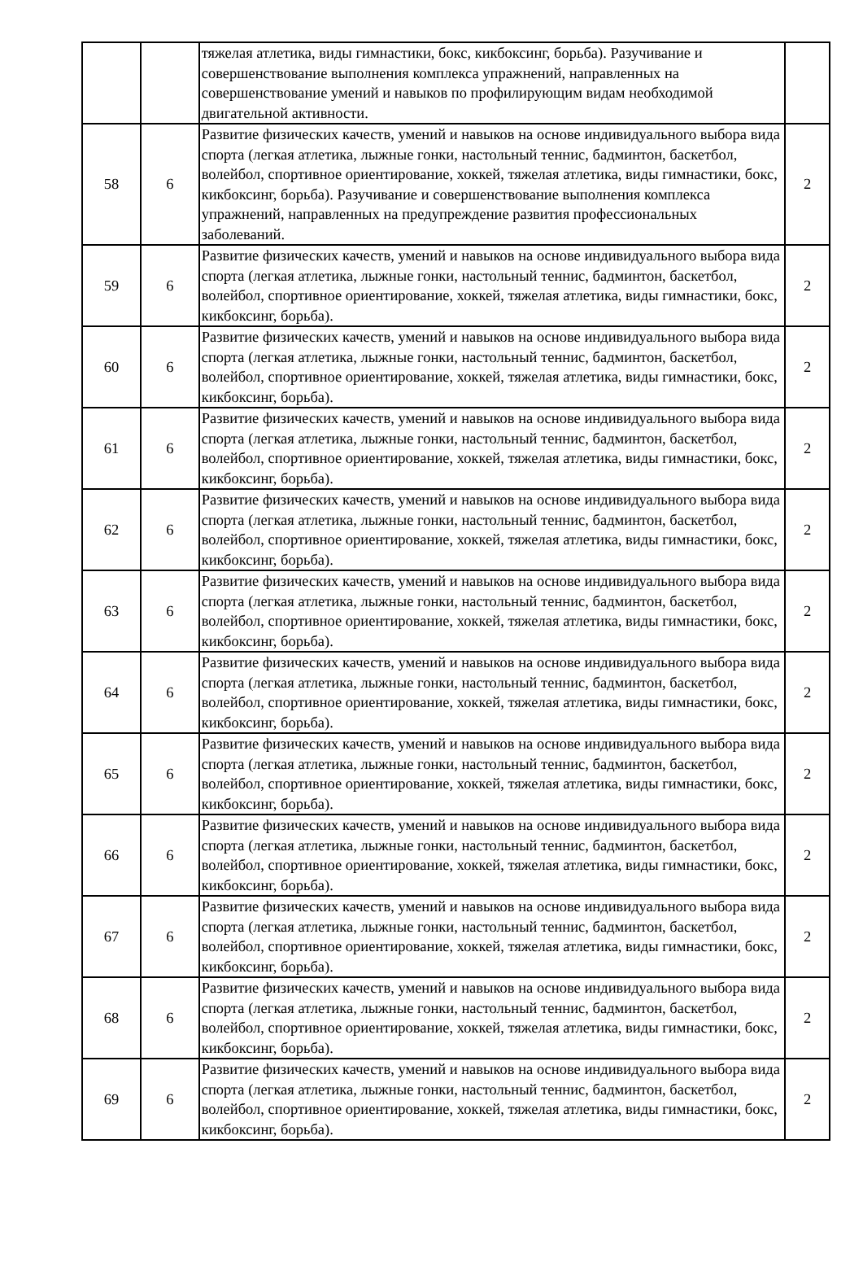| | | тяжелая атлетика, виды гимнастики, бокс, кикбоксинг, борьба). Разучивание и совершенствование выполнения комплекса упражнений, направленных на совершенствование умений и навыков по профилирующим видам необходимой двигательной активности. | |
| 58 | 6 | Развитие физических качеств, умений и навыков на основе индивидуального выбора вида спорта (легкая атлетика, лыжные гонки, настольный теннис, бадминтон, баскетбол, волейбол, спортивное ориентирование, хоккей, тяжелая атлетика, виды гимнастики, бокс, кикбоксинг, борьба). Разучивание и совершенствование выполнения комплекса упражнений, направленных на предупреждение развития профессиональных заболеваний. | 2 |
| 59 | 6 | Развитие физических качеств, умений и навыков на основе индивидуального выбора вида спорта (легкая атлетика, лыжные гонки, настольный теннис, бадминтон, баскетбол, волейбол, спортивное ориентирование, хоккей, тяжелая атлетика, виды гимнастики, бокс, кикбоксинг, борьба). | 2 |
| 60 | 6 | Развитие физических качеств, умений и навыков на основе индивидуального выбора вида спорта (легкая атлетика, лыжные гонки, настольный теннис, бадминтон, баскетбол, волейбол, спортивное ориентирование, хоккей, тяжелая атлетика, виды гимнастики, бокс, кикбоксинг, борьба). | 2 |
| 61 | 6 | Развитие физических качеств, умений и навыков на основе индивидуального выбора вида спорта (легкая атлетика, лыжные гонки, настольный теннис, бадминтон, баскетбол, волейбол, спортивное ориентирование, хоккей, тяжелая атлетика, виды гимнастики, бокс, кикбоксинг, борьба). | 2 |
| 62 | 6 | Развитие физических качеств, умений и навыков на основе индивидуального выбора вида спорта (легкая атлетика, лыжные гонки, настольный теннис, бадминтон, баскетбол, волейбол, спортивное ориентирование, хоккей, тяжелая атлетика, виды гимнастики, бокс, кикбоксинг, борьба). | 2 |
| 63 | 6 | Развитие физических качеств, умений и навыков на основе индивидуального выбора вида спорта (легкая атлетика, лыжные гонки, настольный теннис, бадминтон, баскетбол, волейбол, спортивное ориентирование, хоккей, тяжелая атлетика, виды гимнастики, бокс, кикбоксинг, борьба). | 2 |
| 64 | 6 | Развитие физических качеств, умений и навыков на основе индивидуального выбора вида спорта (легкая атлетика, лыжные гонки, настольный теннис, бадминтон, баскетбол, волейбол, спортивное ориентирование, хоккей, тяжелая атлетика, виды гимнастики, бокс, кикбоксинг, борьба). | 2 |
| 65 | 6 | Развитие физических качеств, умений и навыков на основе индивидуального выбора вида спорта (легкая атлетика, лыжные гонки, настольный теннис, бадминтон, баскетбол, волейбол, спортивное ориентирование, хоккей, тяжелая атлетика, виды гимнастики, бокс, кикбоксинг, борьба). | 2 |
| 66 | 6 | Развитие физических качеств, умений и навыков на основе индивидуального выбора вида спорта (легкая атлетика, лыжные гонки, настольный теннис, бадминтон, баскетбол, волейбол, спортивное ориентирование, хоккей, тяжелая атлетика, виды гимнастики, бокс, кикбоксинг, борьба). | 2 |
| 67 | 6 | Развитие физических качеств, умений и навыков на основе индивидуального выбора вида спорта (легкая атлетика, лыжные гонки, настольный теннис, бадминтон, баскетбол, волейбол, спортивное ориентирование, хоккей, тяжелая атлетика, виды гимнастики, бокс, кикбоксинг, борьба). | 2 |
| 68 | 6 | Развитие физических качеств, умений и навыков на основе индивидуального выбора вида спорта (легкая атлетика, лыжные гонки, настольный теннис, бадминтон, баскетбол, волейбол, спортивное ориентирование, хоккей, тяжелая атлетика, виды гимнастики, бокс, кикбоксинг, борьба). | 2 |
| 69 | 6 | Развитие физических качеств, умений и навыков на основе индивидуального выбора вида спорта (легкая атлетика, лыжные гонки, настольный теннис, бадминтон, баскетбол, волейбол, спортивное ориентирование, хоккей, тяжелая атлетика, виды гимнастики, бокс, кикбоксинг, борьба). | 2 |